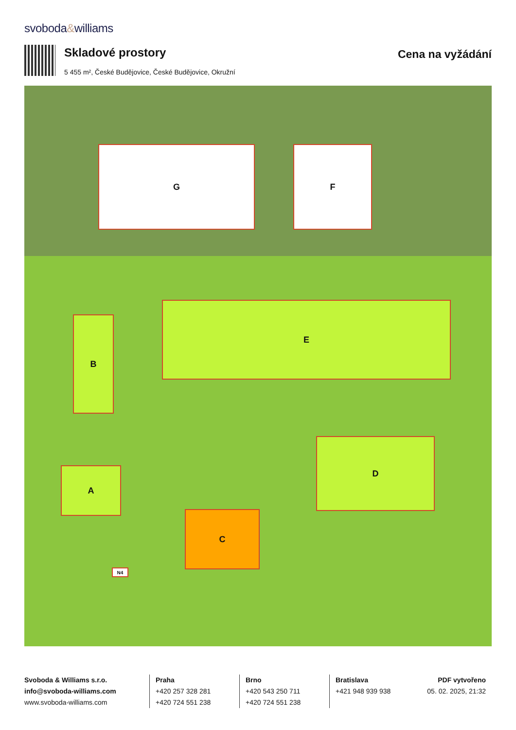svoboda&williams
Skladové prostory
5 455 m², České Budějovice, České Budějovice, Okružní
Cena na vyžádání
G F
E
B
A
C
D
N4
Svoboda & Williams s.r.o.
info@svoboda-williams.com
www.svoboda-williams.com
Praha
+420 257 328 281
+420 724 551 238
Brno
+420 543 250 711
+420 724 551 238
Bratislava
+421 948 939 938
PDF vytvořeno
05. 02. 2025, 21:32